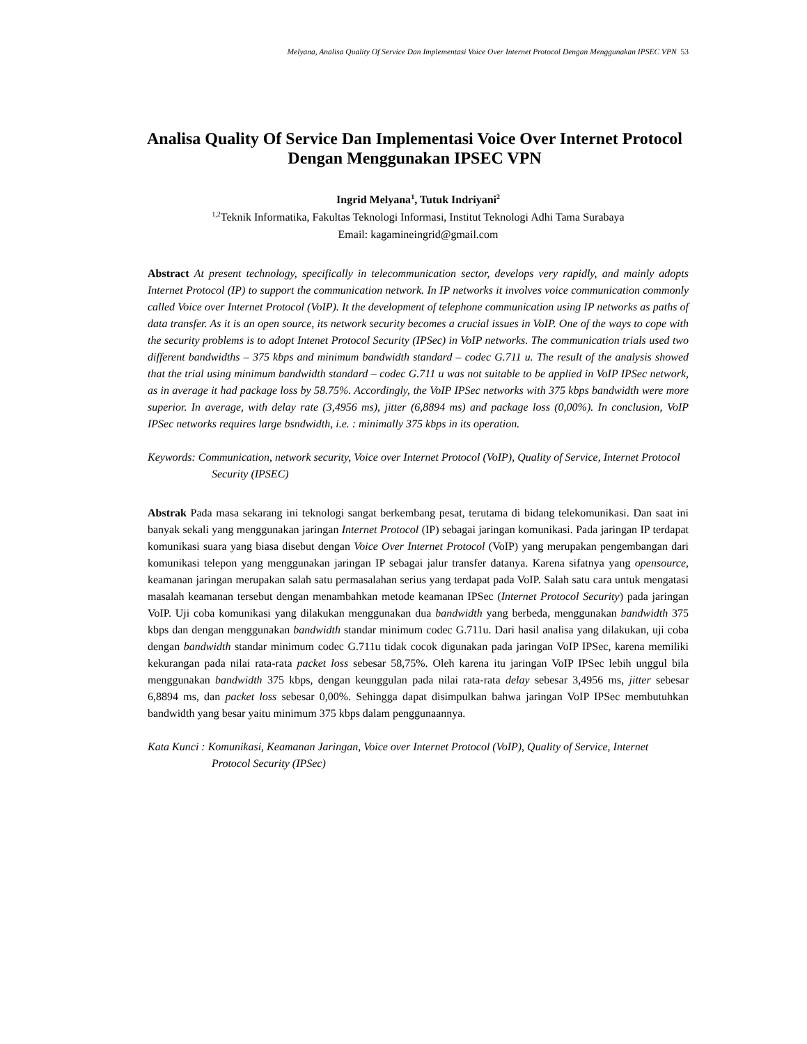Melyana, Analisa Quality Of Service Dan Implementasi Voice Over Internet Protocol Dengan Menggunakan IPSEC VPN 53
Analisa Quality Of Service Dan Implementasi Voice Over Internet Protocol Dengan Menggunakan IPSEC VPN
Ingrid Melyana<sup>1</sup>, Tutuk Indriyani<sup>2</sup>
<sup>1,2</sup>Teknik Informatika, Fakultas Teknologi Informasi, Institut Teknologi Adhi Tama Surabaya
Email: kagamineingrid@gmail.com
Abstract At present technology, specifically in telecommunication sector, develops very rapidly, and mainly adopts Internet Protocol (IP) to support the communication network. In IP networks it involves voice communication commonly called Voice over Internet Protocol (VoIP). It the development of telephone communication using IP networks as paths of data transfer. As it is an open source, its network security becomes a crucial issues in VoIP. One of the ways to cope with the security problems is to adopt Intenet Protocol Security (IPSec) in VoIP networks. The communication trials used two different bandwidths – 375 kbps and minimum bandwidth standard – codec G.711 u. The result of the analysis showed that the trial using minimum bandwidth standard – codec G.711 u was not suitable to be applied in VoIP IPSec network, as in average it had package loss by 58.75%. Accordingly, the VoIP IPSec networks with 375 kbps bandwidth were more superior. In average, with delay rate (3,4956 ms), jitter (6,8894 ms) and package loss (0,00%). In conclusion, VoIP IPSec networks requires large bsndwidth, i.e. : minimally 375 kbps in its operation.
Keywords: Communication, network security, Voice over Internet Protocol (VoIP), Quality of Service, Internet Protocol Security (IPSEC)
Abstrak Pada masa sekarang ini teknologi sangat berkembang pesat, terutama di bidang telekomunikasi. Dan saat ini banyak sekali yang menggunakan jaringan Internet Protocol (IP) sebagai jaringan komunikasi. Pada jaringan IP terdapat komunikasi suara yang biasa disebut dengan Voice Over Internet Protocol (VoIP) yang merupakan pengembangan dari komunikasi telepon yang menggunakan jaringan IP sebagai jalur transfer datanya. Karena sifatnya yang opensource, keamanan jaringan merupakan salah satu permasalahan serius yang terdapat pada VoIP. Salah satu cara untuk mengatasi masalah keamanan tersebut dengan menambahkan metode keamanan IPSec (Internet Protocol Security) pada jaringan VoIP. Uji coba komunikasi yang dilakukan menggunakan dua bandwidth yang berbeda, menggunakan bandwidth 375 kbps dan dengan menggunakan bandwidth standar minimum codec G.711u. Dari hasil analisa yang dilakukan, uji coba dengan bandwidth standar minimum codec G.711u tidak cocok digunakan pada jaringan VoIP IPSec, karena memiliki kekurangan pada nilai rata-rata packet loss sebesar 58,75%. Oleh karena itu jaringan VoIP IPSec lebih unggul bila menggunakan bandwidth 375 kbps, dengan keunggulan pada nilai rata-rata delay sebesar 3,4956 ms, jitter sebesar 6,8894 ms, dan packet loss sebesar 0,00%. Sehingga dapat disimpulkan bahwa jaringan VoIP IPSec membutuhkan bandwidth yang besar yaitu minimum 375 kbps dalam penggunaannya.
Kata Kunci : Komunikasi, Keamanan Jaringan, Voice over Internet Protocol (VoIP), Quality of Service, Internet Protocol Security (IPSec)